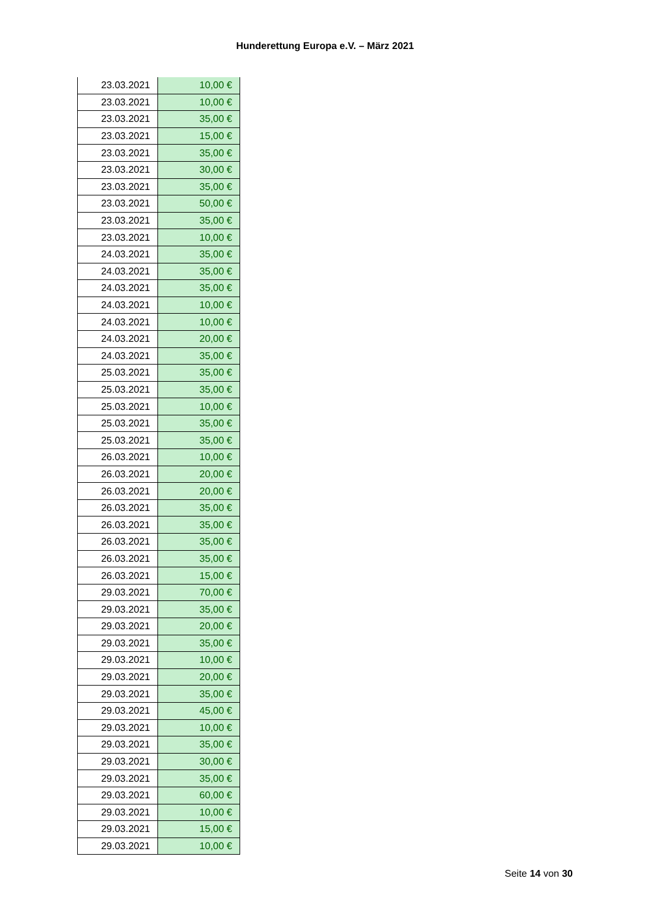Hunderettung Europa e.V. – März 2021
| 23.03.2021 | 10,00 € |
| 23.03.2021 | 10,00 € |
| 23.03.2021 | 35,00 € |
| 23.03.2021 | 15,00 € |
| 23.03.2021 | 35,00 € |
| 23.03.2021 | 30,00 € |
| 23.03.2021 | 35,00 € |
| 23.03.2021 | 50,00 € |
| 23.03.2021 | 35,00 € |
| 23.03.2021 | 10,00 € |
| 24.03.2021 | 35,00 € |
| 24.03.2021 | 35,00 € |
| 24.03.2021 | 35,00 € |
| 24.03.2021 | 10,00 € |
| 24.03.2021 | 10,00 € |
| 24.03.2021 | 20,00 € |
| 24.03.2021 | 35,00 € |
| 25.03.2021 | 35,00 € |
| 25.03.2021 | 35,00 € |
| 25.03.2021 | 10,00 € |
| 25.03.2021 | 35,00 € |
| 25.03.2021 | 35,00 € |
| 26.03.2021 | 10,00 € |
| 26.03.2021 | 20,00 € |
| 26.03.2021 | 20,00 € |
| 26.03.2021 | 35,00 € |
| 26.03.2021 | 35,00 € |
| 26.03.2021 | 35,00 € |
| 26.03.2021 | 35,00 € |
| 26.03.2021 | 15,00 € |
| 29.03.2021 | 70,00 € |
| 29.03.2021 | 35,00 € |
| 29.03.2021 | 20,00 € |
| 29.03.2021 | 35,00 € |
| 29.03.2021 | 10,00 € |
| 29.03.2021 | 20,00 € |
| 29.03.2021 | 35,00 € |
| 29.03.2021 | 45,00 € |
| 29.03.2021 | 10,00 € |
| 29.03.2021 | 35,00 € |
| 29.03.2021 | 30,00 € |
| 29.03.2021 | 35,00 € |
| 29.03.2021 | 60,00 € |
| 29.03.2021 | 10,00 € |
| 29.03.2021 | 15,00 € |
| 29.03.2021 | 10,00 € |
Seite 14 von 30